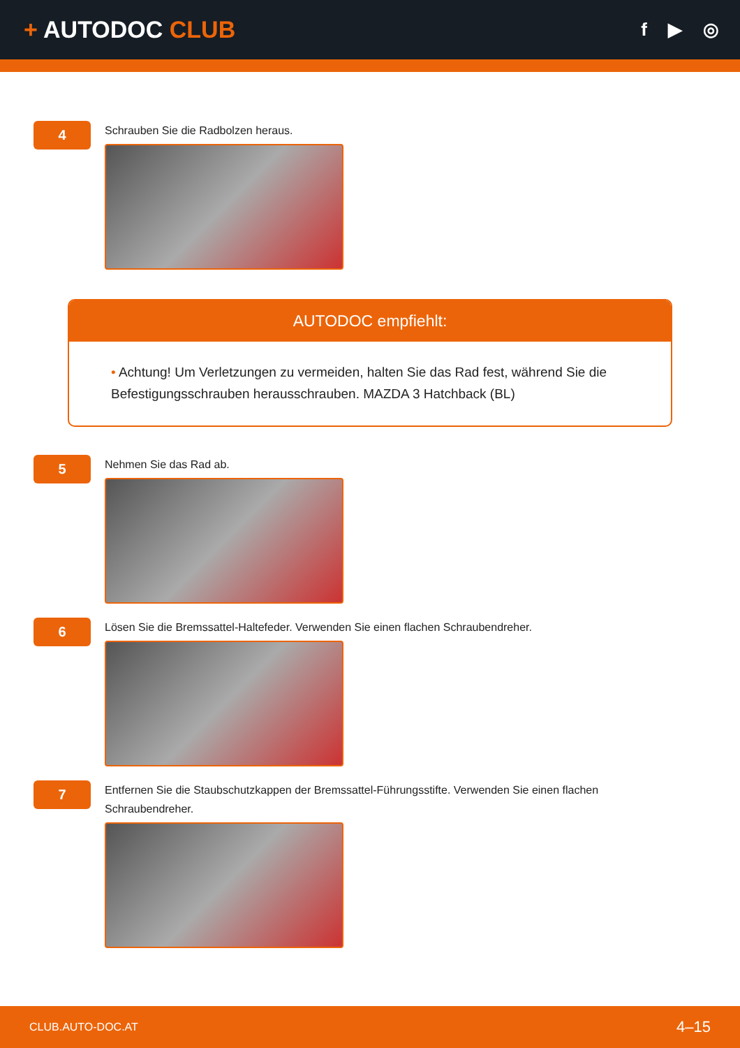+ AUTODOC CLUB
f ▶ ◎
4
Schrauben Sie die Radbolzen heraus.
AUTODOC empfiehlt:
• Achtung! Um Verletzungen zu vermeiden, halten Sie das Rad fest, während Sie die Befestigungsschrauben herausschrauben. MAZDA 3 Hatchback (BL)
5
Nehmen Sie das Rad ab.
6
Lösen Sie die Bremssattel-Haltefeder. Verwenden Sie einen flachen Schraubendreher.
7
Entfernen Sie die Staubschutzkappen der Bremssattel-Führungsstifte. Verwenden Sie einen flachen
Schraubendreher.
CLUB.AUTO-DOC.AT 4–15